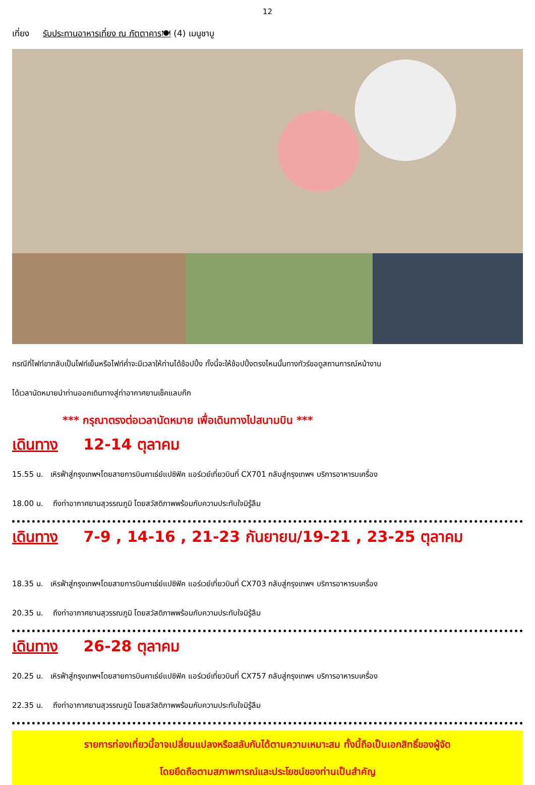12
เที่ยง รับประทานอาหารเที่ยง ณ ภัตตาคาร🍽 (4) เมนูชาบู
กรณีที่ไฟท์ขากลับเป็นไฟท์เย็นหรือไฟท์ค่ำจะมีเวลาให้ท่านได้ช้อปปิ้ง ทั้งนี้จะให้ช้อปปิ้งตรงไหนนั้นทางทัวร์ขอดูสถานการณ์หน้างาน
ได้เวลานัดหมายนำท่านออกเดินทางสู่ท่าอากาศยานเช็คแลบก๊ก
*** กรุณาตรงต่อเวลานัดหมาย เพื่อเดินทางไปสนามบิน ***
เดินทาง 12-14 ตุลาคม
15.55 น. เหิรฟ้าสู่กรุงเทพฯโดยสายการบินคาเธ่ย์แปซิฟิค แอร์เวย์เที่ยวบินที่ CX701 กลับสู่กรุงเทพฯ บริการอาหารบเครื่อง
18.00 น. ถึงท่าอากาศยานสุวรรณภูมิ โดยสวัสดิภาพพร้อมกับความประทับใจมิรู้ลืม
เดินทาง 7-9 , 14-16 , 21-23 กันยายน/19-21 , 23-25 ตุลาคม
18.35 น. เหิรฟ้าสู่กรุงเทพฯโดยสายการบินคาเธ่ย์แปซิฟิค แอร์เวย์เที่ยวบินที่ CX703 กลับสู่กรุงเทพฯ บริการอาหารบเครื่อง
20.35 น. ถึงท่าอากาศยานสุวรรณภูมิ โดยสวัสดิภาพพร้อมกับความประทับใจมิรู้ลืม
เดินทาง 26-28 ตุลาคม
20.25 น. เหิรฟ้าสู่กรุงเทพฯโดยสายการบินคาเธ่ย์แปซิฟิค แอร์เวย์เที่ยวบินที่ CX757 กลับสู่กรุงเทพฯ บริการอาหารบเครื่อง
22.35 น. ถึงท่าอากาศยานสุวรรณภูมิ โดยสวัสดิภาพพร้อมกับความประทับใจมิรู้ลืม
รายการท่องเที่ยวนี้อาจเปลี่ยนแปลงหรือสลับกันได้ตามความเหมาะสม ทั้งนี้ถือเป็นเอกสิทธิ์ของผู้จัด
โดยยึดถือตามสภาพการณ์และประโยชน์ของท่านเป็นสำคัญ